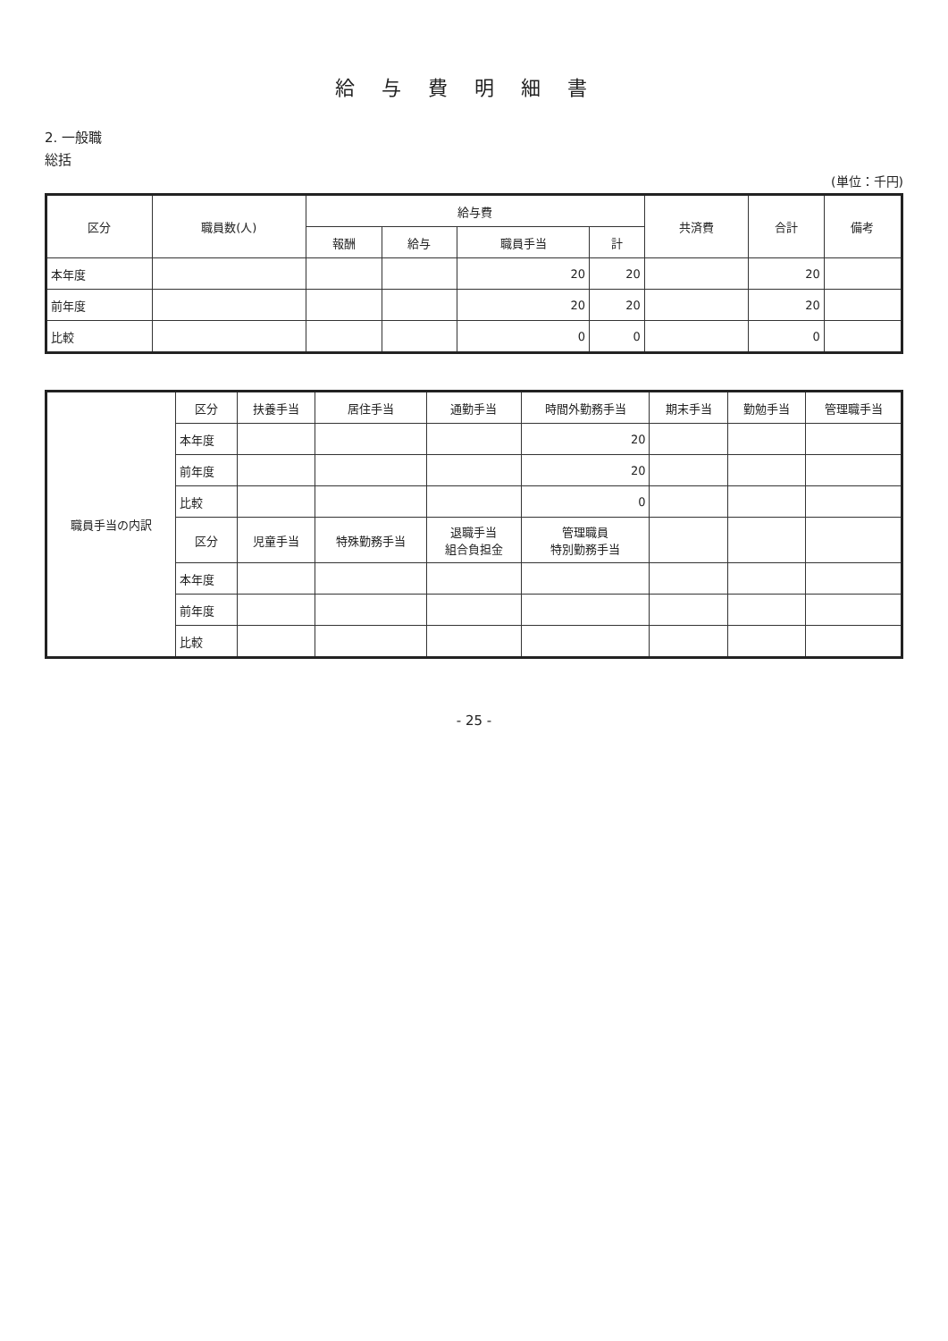給与費明細書
2. 一般職
総括
(単位：千円)
| 区分 | 職員数(人) | 給与費 | | | | 共済費 | 合計 | 備考 |
| --- | --- | --- | --- | --- | --- | --- | --- | --- |
| | | 報酬 | 給与 | 職員手当 | 計 | | | |
| 本年度 | | | | 20 | 20 | | 20 | |
| 前年度 | | | | 20 | 20 | | 20 | |
| 比較 | | | | 0 | 0 | | 0 | |
| 職員手当の内訳 | 区分 | 扶養手当 | 居住手当 | 通勤手当 | 時間外勤務手当 | 期末手当 | 勤勉手当 | 管理職手当 |
| --- | --- | --- | --- | --- | --- | --- | --- | --- |
| | 本年度 | | | | 20 | | | |
| | 前年度 | | | | 20 | | | |
| | 比較 | | | | 0 | | | |
| | 区分 | 児童手当 | 特殊勤務手当 | 退職手当 組合負担金 | 管理職員 特別勤務手当 | | | |
| | 本年度 | | | | | | | |
| | 前年度 | | | | | | | |
| | 比較 | | | | | | | |
- 25 -